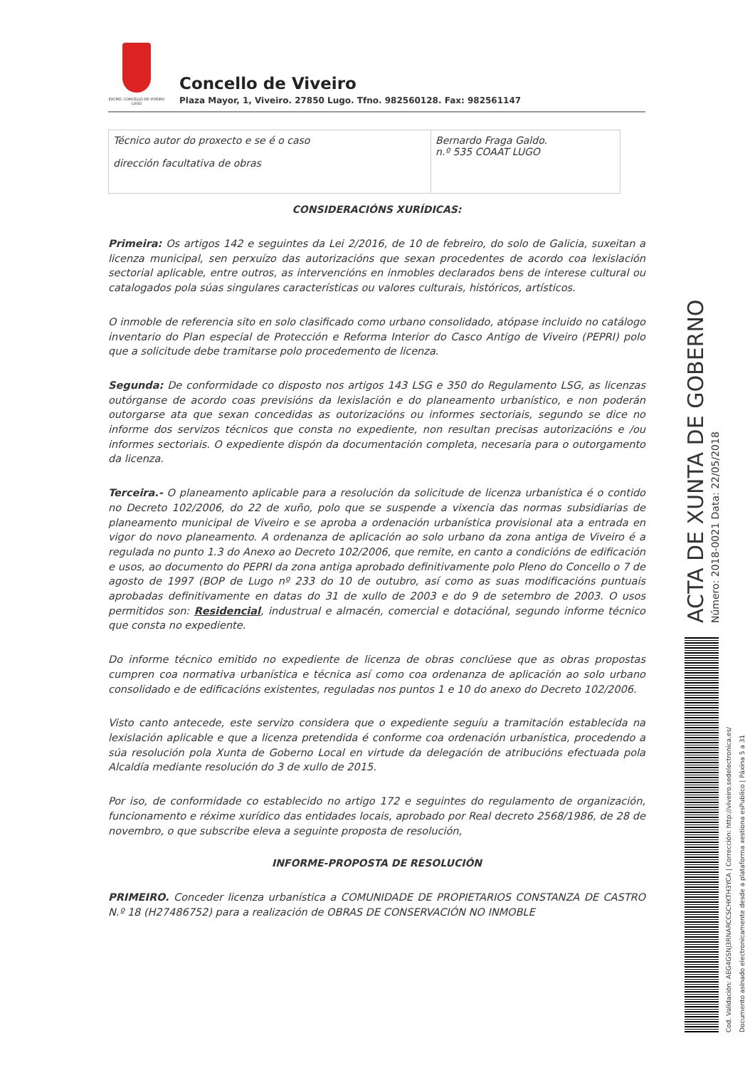EXCMO. CONCELLO DE VIVEIRO LUGO
Concello de Viveiro
Plaza Mayor, 1, Viveiro. 27850 Lugo. Tfno. 982560128. Fax: 982561147
| Técnico autor do proxecto e se é o caso dirección facultativa de obras | Bernardo Fraga Galdo. n.º 535 COAAT LUGO |
CONSIDERACIÓNS XURÍDICAS:
Primeira: Os artigos 142 e seguintes da Lei 2/2016, de 10 de febreiro, do solo de Galicia, suxeitan a licenza municipal, sen perxuízo das autorizacións que sexan procedentes de acordo coa lexislación sectorial aplicable, entre outros, as intervencións en inmobles declarados bens de interese cultural ou catalogados pola súas singulares características ou valores culturais, históricos, artísticos.
O inmoble de referencia sito en solo clasificado como urbano consolidado, atópase incluido no catálogo inventario do Plan especial de Protección e Reforma Interior do Casco Antigo de Viveiro (PEPRI) polo que a solicitude debe tramitarse polo procedemento de licenza.
Segunda: De conformidade co disposto nos artigos 143 LSG e 350 do Regulamento LSG, as licenzas outórganse de acordo coas previsións da lexislación e do planeamento urbanístico, e non poderán outorgarse ata que sexan concedidas as outorizacións ou informes sectoriais, segundo se dice no informe dos servizos técnicos que consta no expediente, non resultan precisas autorizacións e /ou informes sectoriais. O expediente dispón da documentación completa, necesaria para o outorgamento da licenza.
Terceira.- O planeamento aplicable para a resolución da solicitude de licenza urbanística é o contido no Decreto 102/2006, do 22 de xuño, polo que se suspende a vixencia das normas subsidiarias de planeamento municipal de Viveiro e se aproba a ordenación urbanística provisional ata a entrada en vigor do novo planeamento. A ordenanza de aplicación ao solo urbano da zona antiga de Viveiro é a regulada no punto 1.3 do Anexo ao Decreto 102/2006, que remite, en canto a condicións de edificación e usos, ao documento do PEPRI da zona antiga aprobado definitivamente polo Pleno do Concello o 7 de agosto de 1997 (BOP de Lugo nº 233 do 10 de outubro, así como as suas modificacións puntuais aprobadas definitivamente en datas do 31 de xullo de 2003 e do 9 de setembro de 2003. O usos permitidos son: Residencial, industrual e almacén, comercial e dotaciónal, segundo informe técnico que consta no expediente.
Do informe técnico emitido no expediente de licenza de obras conclúese que as obras propostas cumpren coa normativa urbanística e técnica así como coa ordenanza de aplicación ao solo urbano consolidado e de edificacións existentes, reguladas nos puntos 1 e 10 do anexo do Decreto 102/2006.
Visto canto antecede, este servizo considera que o expediente seguíu a tramitación establecida na lexislación aplicable e que a licenza pretendida é conforme coa ordenación urbanística, procedendo a súa resolución pola Xunta de Goberno Local en virtude da delegación de atribucións efectuada pola Alcaldía mediante resolución do 3 de xullo de 2015.
Por iso, de conformidade co establecido no artigo 172 e seguintes do regulamento de organización, funcionamento e réxime xurídico das entidades locais, aprobado por Real decreto 2568/1986, de 28 de novembro, o que subscribe eleva a seguinte proposta de resolución,
INFORME-PROPOSTA DE RESOLUCIÓN
PRIMEIRO. Conceder licenza urbanística a COMUNIDADE DE PROPIETARIOS CONSTANZA DE CASTRO N.º 18 (H27486752) para a realización de OBRAS DE CONSERVACIÓN NO INMOBLE
ACTA DE XUNTA DE GOBERNO
Número: 2018-0021 Data: 22/05/2018
Cod. Validación: AEG4GSNJ3RNARCCSCHKTH3YCA | Corrección: http://viveiro.sedelectronica.es/
Documento asinado electronicamente desde a plataforma xestiona esPublico | Páxina 5 a 31